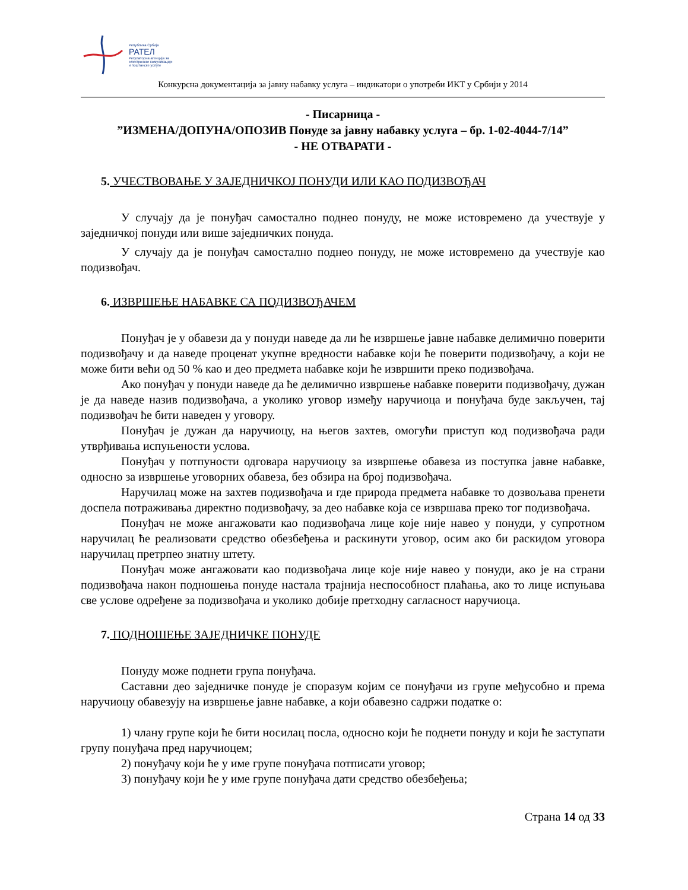Република Србија
РАТЕЛ
Регулаторна агенција за
електронске комуникације
и поштанске услуге
Конкурсна документација за јавну набавку услуга – индикатори о употреби ИКТ у Србији у 2014
- Писарница -
”ИЗМЕНА/ДОПУНА/ОПОЗИВ Понуде за јавну набавку услуга – бр. 1-02-4044-7/14”
- НЕ ОТВАРАТИ -
5. УЧЕСТВОВАЊЕ У ЗАЈЕДНИЧКОЈ ПОНУДИ ИЛИ КАО ПОДИЗВОЂАЧ
У случају да је понуђач самостално поднео понуду, не може истовремено да учествује у заједничкој понуди или више заједничких понуда.
У случају да је понуђач самостално поднео понуду, не може истовремено да учествује као подизвођач.
6. ИЗВРШЕЊЕ НАБАВКЕ СА ПОДИЗВОЂАЧЕМ
Понуђач је у обавези да у понуди наведе да ли ће извршење јавне набавке делимично поверити подизвођачу и да наведе проценат укупне вредности набавке који ће поверити подизвођачу, а који не може бити већи од 50 % као и део предмета набавке који ће извршити преко подизвођача.
Ако понуђач у понуди наведе да ће делимично извршење набавке поверити подизвођачу, дужан је да наведе назив подизвођача, а уколико уговор између наручиоца и понуђача буде закључен, тај подизвођач ће бити наведен у уговору.
Понуђач је дужан да наручиоцу, на његов захтев, омогући приступ код подизвођача ради утврђивања испуњености услова.
Понуђач у потпуности одговара наручиоцу за извршење обавеза из поступка јавне набавке, односно за извршење уговорних обавеза, без обзира на број подизвођача.
Наручилац може на захтев подизвођача и где природа предмета набавке то дозвољава пренети доспела потраживања директно подизвођачу, за део набавке која се извршава преко тог подизвођача.
Понуђач не може ангажовати као подизвођача лице које није навео у понуди, у супротном наручилац ће реализовати средство обезбеђења и раскинути уговор, осим ако би раскидом уговора наручилац претрпео знатну штету.
Понуђач може ангажовати као подизвођача лице које није навео у понуди, ако је на страни подизвођача након подношења понуде настала трајнија неспособност плаћања, ако то лице испуњава све услове одређене за подизвођача и уколико добије претходну сагласност наручиоца.
7. ПОДНОШЕЊЕ ЗАЈЕДНИЧКЕ ПОНУДЕ
Понуду може поднети група понуђача.
Саставни део заједничке понуде је споразум којим се понуђачи из групе међусобно и према наручиоцу обавезују на извршење јавне набавке, а који обавезно садржи податке о:
1) члану групе који ће бити носилац посла, односно који ће поднети понуду и који ће заступати групу понуђача пред наручиоцем;
2) понуђачу који ће у име групе понуђача потписати уговор;
3) понуђачу који ће у име групе понуђача дати средство обезбеђења;
Страна 14 од 33